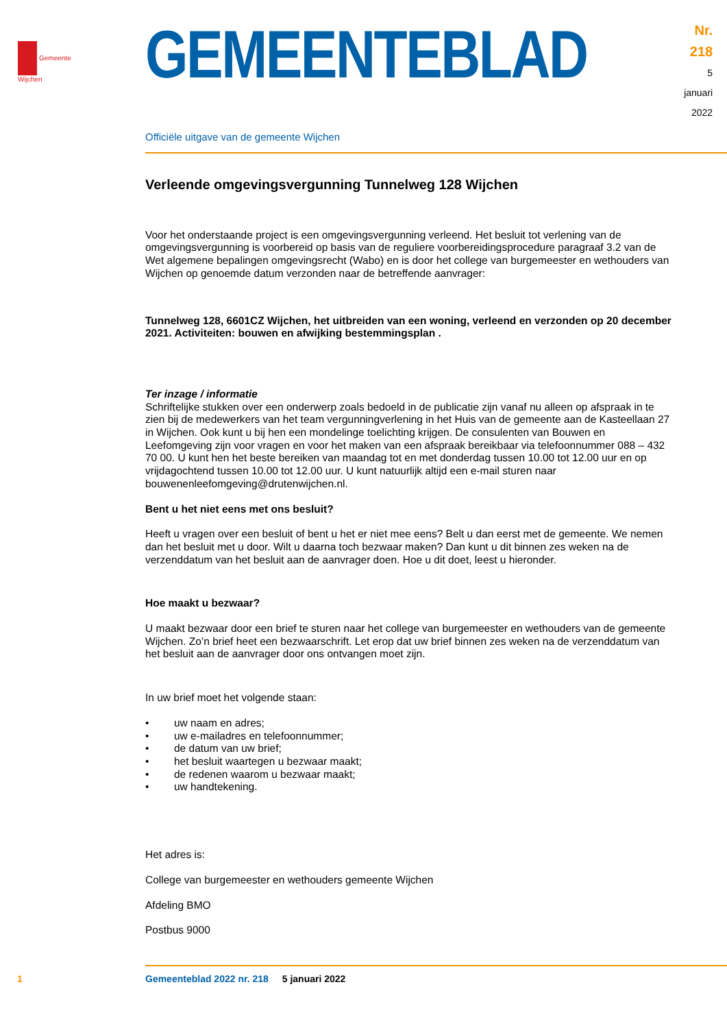Gemeente Wijchen
GEMEENTEBLAD
Nr. 218
5 januari
2022
Officiële uitgave van de gemeente Wijchen
Verleende omgevingsvergunning Tunnelweg 128 Wijchen
Voor het onderstaande project is een omgevingsvergunning verleend. Het besluit tot verlening van de omgevingsvergunning is voorbereid op basis van de reguliere voorbereidingsprocedure paragraaf 3.2 van de Wet algemene bepalingen omgevingsrecht (Wabo) en is door het college van burgemeester en wethouders van Wijchen op genoemde datum verzonden naar de betreffende aanvrager:
Tunnelweg 128, 6601CZ Wijchen, het uitbreiden van een woning, verleend en verzonden op 20 december 2021. Activiteiten: bouwen en afwijking bestemmingsplan .
Ter inzage / informatie
Schriftelijke stukken over een onderwerp zoals bedoeld in de publicatie zijn vanaf nu alleen op afspraak in te zien bij de medewerkers van het team vergunningverlening in het Huis van de gemeente aan de Kasteellaan 27 in Wijchen. Ook kunt u bij hen een mondelinge toelichting krijgen. De consulenten van Bouwen en Leefomgeving zijn voor vragen en voor het maken van een afspraak bereikbaar via telefoon­nummer 088 – 432 70 00. U kunt hen het beste bereiken van maandag tot en met donderdag tussen 10.00 tot 12.00 uur en op vrijdagochtend tussen 10.00 tot 12.00 uur. U kunt natuurlijk altijd een e-mail sturen naar bouwenenleefomgeving@drutenwijchen.nl.
Bent u het niet eens met ons besluit?
Heeft u vragen over een besluit of bent u het er niet mee eens? Belt u dan eerst met de gemeente. We nemen dan het besluit met u door. Wilt u daarna toch bezwaar maken? Dan kunt u dit binnen zes weken na de verzenddatum van het besluit aan de aanvrager doen. Hoe u dit doet, leest u hieronder.
Hoe maakt u bezwaar?
U maakt bezwaar door een brief te sturen naar het college van burgemeester en wethouders van de gemeente Wijchen. Zo’n brief heet een bezwaarschrift. Let erop dat uw brief binnen zes weken na de verzenddatum van het besluit aan de aanvrager door ons ontvangen moet zijn.
In uw brief moet het volgende staan:
• uw naam en adres;
• uw e-mailadres en telefoonnummer;
• de datum van uw brief;
• het besluit waartegen u bezwaar maakt;
• de redenen waarom u bezwaar maakt;
• uw handtekening.
Het adres is:
College van burgemeester en wethouders gemeente Wijchen
Afdeling BMO
Postbus 9000
1 Gemeenteblad 2022 nr. 218 5 januari 2022